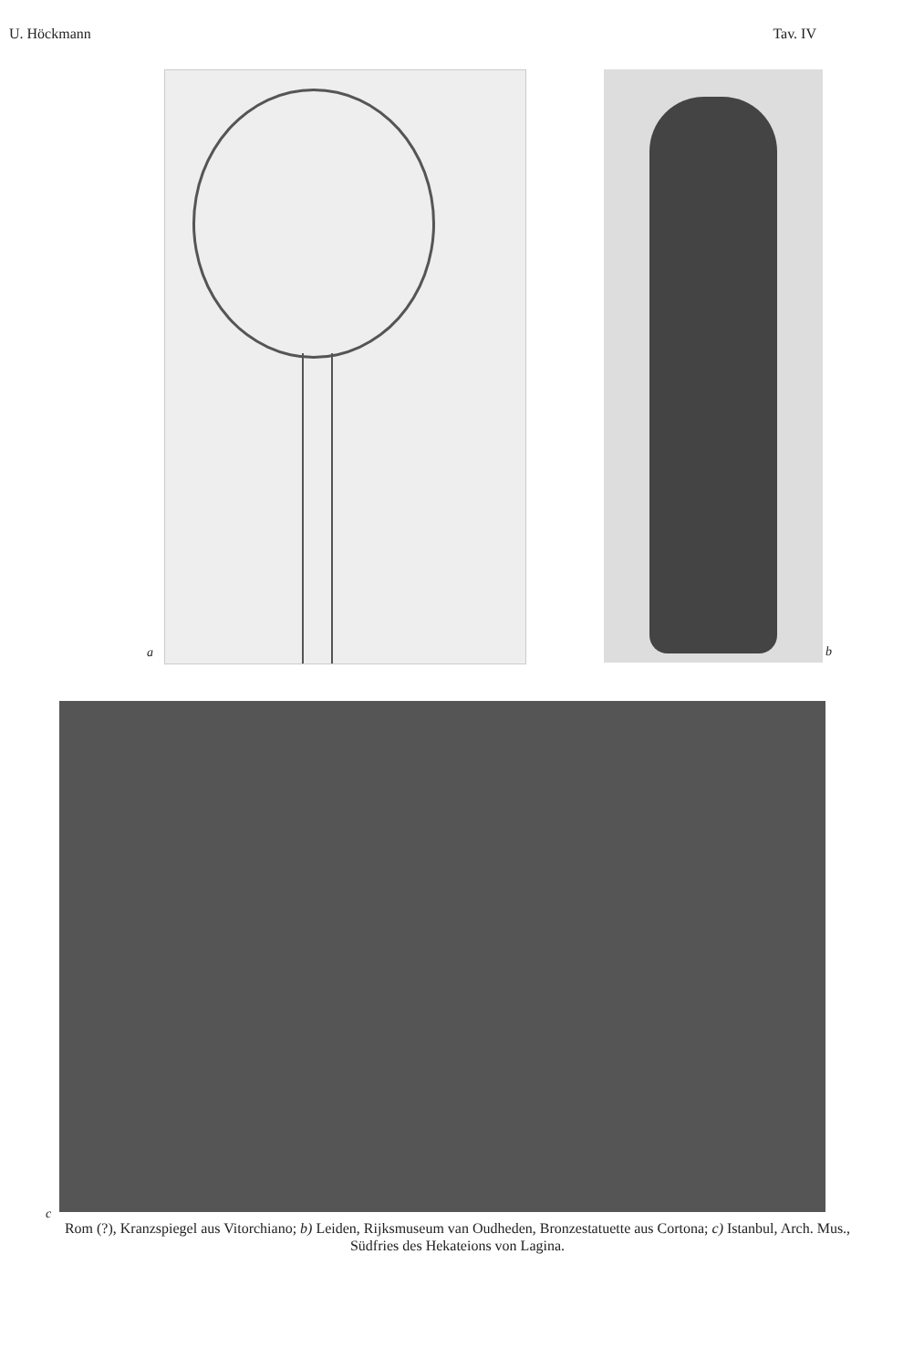U. Höckmann Tav. IV
a
b
c
Rom (?), Kranzspiegel aus Vitorchiano; b) Leiden, Rijksmuseum van Oudheden, Bronzestatuette aus Cortona; c) Istanbul, Arch. Mus., Südfries des Hekateions von Lagina.